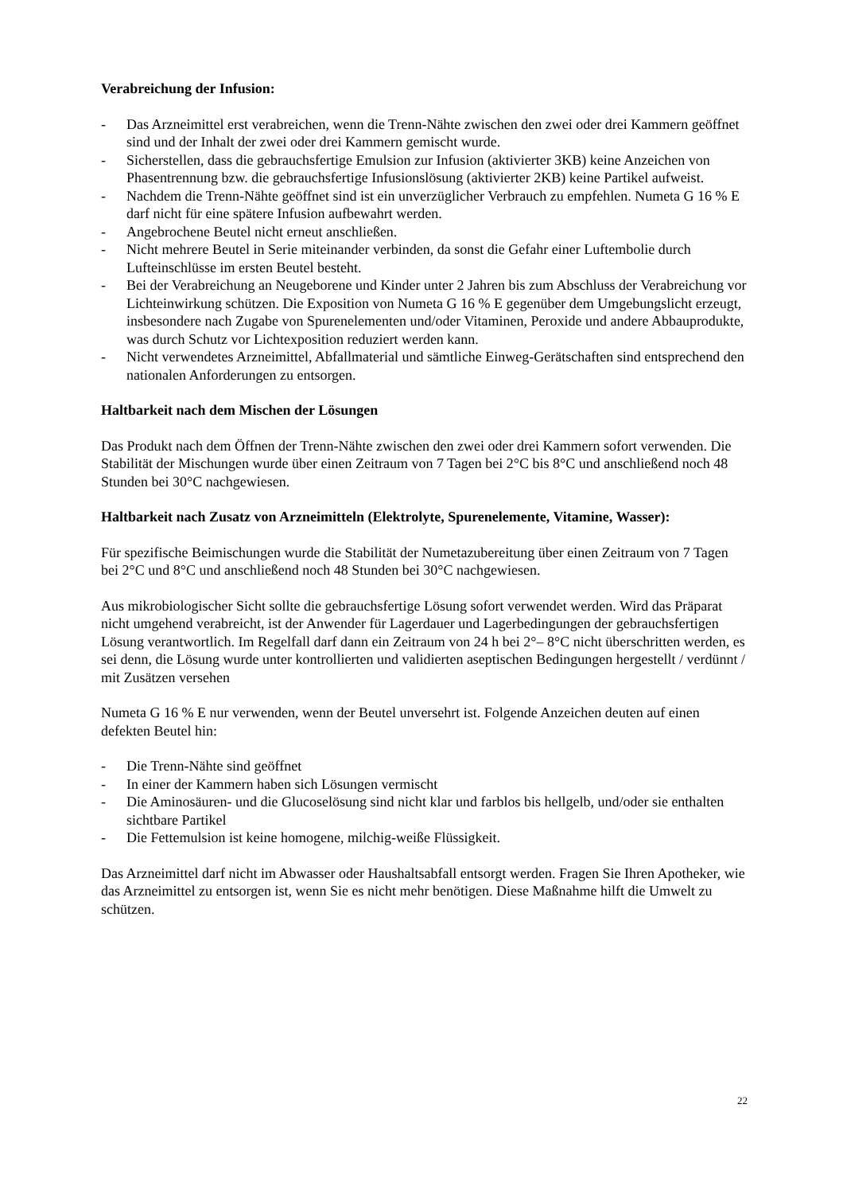Verabreichung der Infusion:
- Das Arzneimittel erst verabreichen, wenn die Trenn-Nähte zwischen den zwei oder drei Kammern geöffnet sind und der Inhalt der zwei oder drei Kammern gemischt wurde.
- Sicherstellen, dass die gebrauchsfertige Emulsion zur Infusion (aktivierter 3KB) keine Anzeichen von Phasentrennung bzw. die gebrauchsfertige Infusionslösung (aktivierter 2KB) keine Partikel aufweist.
- Nachdem die Trenn-Nähte geöffnet sind ist ein unverzüglicher Verbrauch zu empfehlen. Numeta G 16 % E darf nicht für eine spätere Infusion aufbewahrt werden.
- Angebrochene Beutel nicht erneut anschließen.
- Nicht mehrere Beutel in Serie miteinander verbinden, da sonst die Gefahr einer Luftembolie durch Lufteinschlüsse im ersten Beutel besteht.
- Bei der Verabreichung an Neugeborene und Kinder unter 2 Jahren bis zum Abschluss der Verabreichung vor Lichteinwirkung schützen. Die Exposition von Numeta G 16 % E gegenüber dem Umgebungslicht erzeugt, insbesondere nach Zugabe von Spurenelementen und/oder Vitaminen, Peroxide und andere Abbauprodukte, was durch Schutz vor Lichtexposition reduziert werden kann.
- Nicht verwendetes Arzneimittel, Abfallmaterial und sämtliche Einweg-Gerätschaften sind entsprechend den nationalen Anforderungen zu entsorgen.
Haltbarkeit nach dem Mischen der Lösungen
Das Produkt nach dem Öffnen der Trenn-Nähte zwischen den zwei oder drei Kammern sofort verwenden. Die Stabilität der Mischungen wurde über einen Zeitraum von 7 Tagen bei 2°C bis 8°C und anschließend noch 48 Stunden bei 30°C nachgewiesen.
Haltbarkeit nach Zusatz von Arzneimitteln (Elektrolyte, Spurenelemente, Vitamine, Wasser):
Für spezifische Beimischungen wurde die Stabilität der Numetazubereitung über einen Zeitraum von 7 Tagen bei 2°C und 8°C und anschließend noch 48 Stunden bei 30°C nachgewiesen.
Aus mikrobiologischer Sicht sollte die gebrauchsfertige Lösung sofort verwendet werden. Wird das Präparat nicht umgehend verabreicht, ist der Anwender für Lagerdauer und Lagerbedingungen der gebrauchsfertigen Lösung verantwortlich. Im Regelfall darf dann ein Zeitraum von 24 h bei 2°– 8°C nicht überschritten werden, es sei denn, die Lösung wurde unter kontrollierten und validierten aseptischen Bedingungen hergestellt / verdünnt / mit Zusätzen versehen
Numeta G 16 % E nur verwenden, wenn der Beutel unversehrt ist. Folgende Anzeichen deuten auf einen defekten Beutel hin:
- Die Trenn-Nähte sind geöffnet
- In einer der Kammern haben sich Lösungen vermischt
- Die Aminosäuren- und die Glucoselösung sind nicht klar und farblos bis hellgelb, und/oder sie enthalten sichtbare Partikel
- Die Fettemulsion ist keine homogene, milchig-weiße Flüssigkeit.
Das Arzneimittel darf nicht im Abwasser oder Haushaltsabfall entsorgt werden. Fragen Sie Ihren Apotheker, wie das Arzneimittel zu entsorgen ist, wenn Sie es nicht mehr benötigen. Diese Maßnahme hilft die Umwelt zu schützen.
22